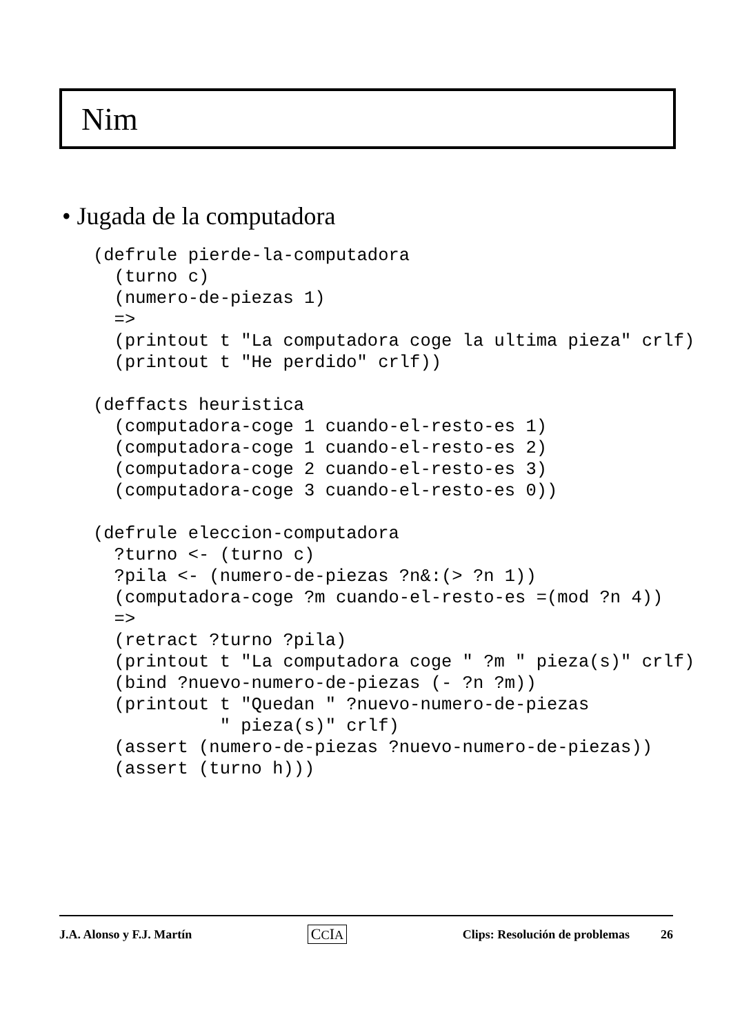Nim
• Jugada de la computadora
(defrule pierde-la-computadora
  (turno c)
  (numero-de-piezas 1)
  =>
  (printout t "La computadora coge la ultima pieza" crlf)
  (printout t "He perdido" crlf))

(deffacts heuristica
  (computadora-coge 1 cuando-el-resto-es 1)
  (computadora-coge 1 cuando-el-resto-es 2)
  (computadora-coge 2 cuando-el-resto-es 3)
  (computadora-coge 3 cuando-el-resto-es 0))

(defrule eleccion-computadora
  ?turno <- (turno c)
  ?pila <- (numero-de-piezas ?n&:(> ?n 1))
  (computadora-coge ?m cuando-el-resto-es =(mod ?n 4))
  =>
  (retract ?turno ?pila)
  (printout t "La computadora coge " ?m " pieza(s)" crlf)
  (bind ?nuevo-numero-de-piezas (- ?n ?m))
  (printout t "Quedan " ?nuevo-numero-de-piezas
            " pieza(s)" crlf)
  (assert (numero-de-piezas ?nuevo-numero-de-piezas))
  (assert (turno h)))
J.A. Alonso y F.J. Martín CCIA Clips: Resolución de problemas 26